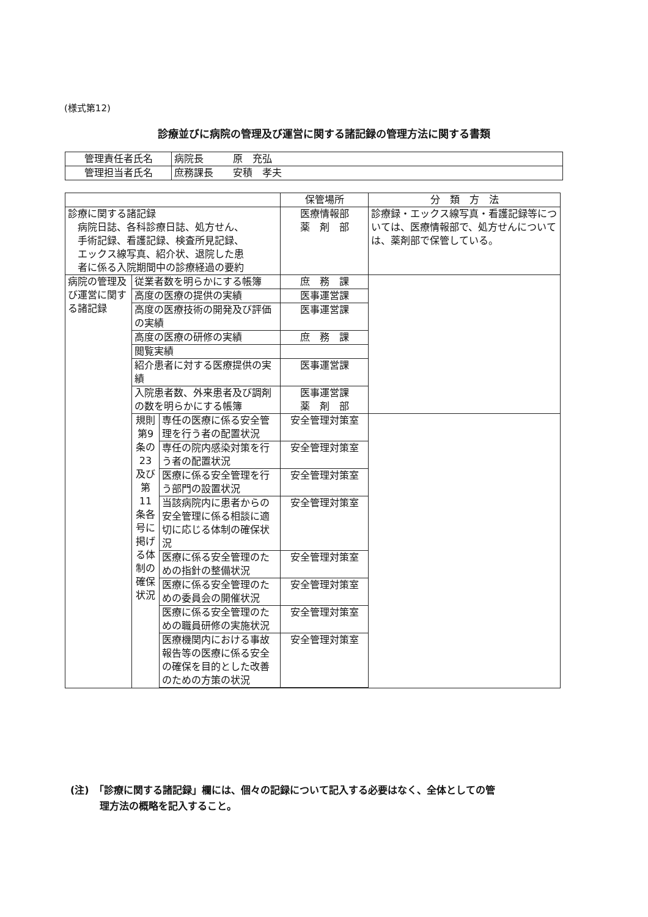(様式第12)
診療並びに病院の管理及び運営に関する諸記録の管理方法に関する書類
| 管理責任者氏名 | 病院長 原 充弘 |
| 管理担当者氏名 | 庶務課長 安積 孝夫 |
| | | | 保管場所 | 分 類 方 法 |
| --- | --- | --- | --- | --- |
| 診療に関する諸記録 病院日誌、各科診療日誌、処方せん、 手術記録、看護記録、検査所見記録、 エックス線写真、紹介状、退院した患 者に係る入院期間中の診療経過の要約 | | | 医療情報部 薬 剤 部 | 診療録・エックス線写真・看護記録等については、医療情報部で、処方せんについては、薬剤部で保管している。 |
| 病院の管理及び運営に関する諸記録 | 従業者数を明らかにする帳簿 | | 庶 務 課 | |
| | 高度の医療の提供の実績 | | 医事運営課 | |
| | 高度の医療技術の開発及び評価の実績 | | 医事運営課 | |
| | 高度の医療の研修の実績 | | 庶 務 課 | |
| | 閲覧実績 | | | |
| | 紹介患者に対する医療提供の実績 | | 医事運営課 | |
| | 入院患者数、外来患者及び調剤の数を明らかにする帳簿 | | 医事運営課 薬 剤 部 | |
| | 規則第9条の23及び第11条各号に掲げる体制の確保状況 | 専任の医療に係る安全管理を行う者の配置状況 | 安全管理対策室 | |
| | | 専任の院内感染対策を行う者の配置状況 | 安全管理対策室 | |
| | | 医療に係る安全管理を行う部門の設置状況 | 安全管理対策室 | |
| | | 当該病院内に患者からの安全管理に係る相談に適切に応じる体制の確保状況 | 安全管理対策室 | |
| | | 医療に係る安全管理のための指針の整備状況 | 安全管理対策室 | |
| | | 医療に係る安全管理のための委員会の開催状況 | 安全管理対策室 | |
| | | 医療に係る安全管理のための職員研修の実施状況 | 安全管理対策室 | |
| | | 医療機関内における事故報告等の医療に係る安全の確保を目的とした改善のための方策の状況 | 安全管理対策室 | |
(注)　「診療に関する諸記録」欄には、個々の記録について記入する必要はなく、全体としての管
　　　理方法の概略を記入すること。